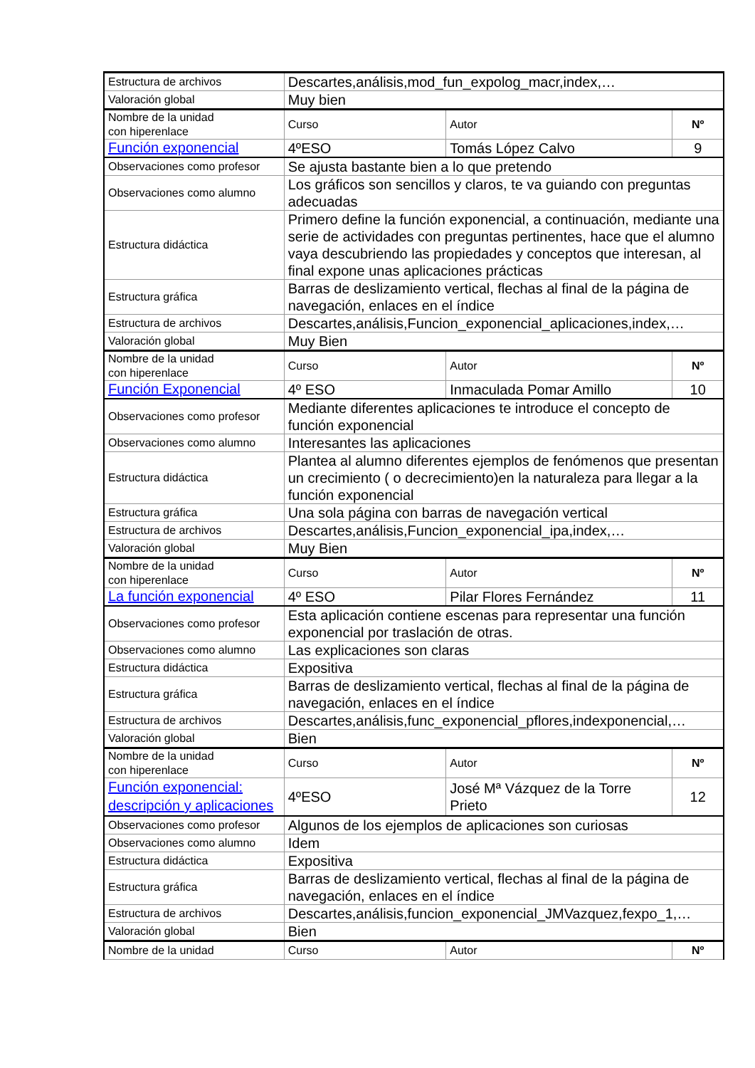| Estructura de archivos | Descartes,análisis,mod_fun_expolog_macr,index,… | | |
| Valoración global | Muy bien | | |
| Nombre de la unidad con hiperenlace | Curso | Autor | Nº |
| Función exponencial | 4ºESO | Tomás López Calvo | 9 |
| Observaciones como profesor | Se ajusta bastante bien a lo que pretendo | | |
| Observaciones como alumno | Los gráficos son sencillos y claros, te va guiando con preguntas adecuadas | | |
| Estructura didáctica | Primero define la función exponencial, a continuación, mediante una serie de actividades con preguntas pertinentes, hace que el alumno vaya descubriendo las propiedades y conceptos que interesan, al final expone unas aplicaciones prácticas | | |
| Estructura gráfica | Barras de deslizamiento vertical, flechas al final de la página de navegación, enlaces en el índice | | |
| Estructura de archivos | Descartes,análisis,Funcion_exponencial_aplicaciones,index,… | | |
| Valoración global | Muy Bien | | |
| Nombre de la unidad con hiperenlace | Curso | Autor | Nº |
| Función Exponencial | 4º ESO | Inmaculada Pomar Amillo | 10 |
| Observaciones como profesor | Mediante diferentes aplicaciones te introduce el concepto de función exponencial | | |
| Observaciones como alumno | Interesantes las aplicaciones | | |
| Estructura didáctica | Plantea al alumno diferentes ejemplos de fenómenos que presentan un crecimiento ( o decrecimiento)en la naturaleza para llegar a la función exponencial | | |
| Estructura gráfica | Una sola página con barras de navegación vertical | | |
| Estructura de archivos | Descartes,análisis,Funcion_exponencial_ipa,index,… | | |
| Valoración global | Muy Bien | | |
| Nombre de la unidad con hiperenlace | Curso | Autor | Nº |
| La función exponencial | 4º ESO | Pilar Flores Fernández | 11 |
| Observaciones como profesor | Esta aplicación contiene escenas para representar una función exponencial por traslación de otras. | | |
| Observaciones como alumno | Las explicaciones son claras | | |
| Estructura didáctica | Expositiva | | |
| Estructura gráfica | Barras de deslizamiento vertical, flechas al final de la página de navegación, enlaces en el índice | | |
| Estructura de archivos | Descartes,análisis,func_exponencial_pflores,indexponencial,… | | |
| Valoración global | Bien | | |
| Nombre de la unidad con hiperenlace | Curso | Autor | Nº |
| Función exponencial: descripción y aplicaciones | 4ºESO | José Mª Vázquez de la Torre Prieto | 12 |
| Observaciones como profesor | Algunos de los ejemplos de aplicaciones son curiosas | | |
| Observaciones como alumno | Idem | | |
| Estructura didáctica | Expositiva | | |
| Estructura gráfica | Barras de deslizamiento vertical, flechas al final de la página de navegación, enlaces en el índice | | |
| Estructura de archivos | Descartes,análisis,funcion_exponencial_JMVazquez,fexpo_1,… | | |
| Valoración global | Bien | | |
| Nombre de la unidad | Curso | Autor | Nº |